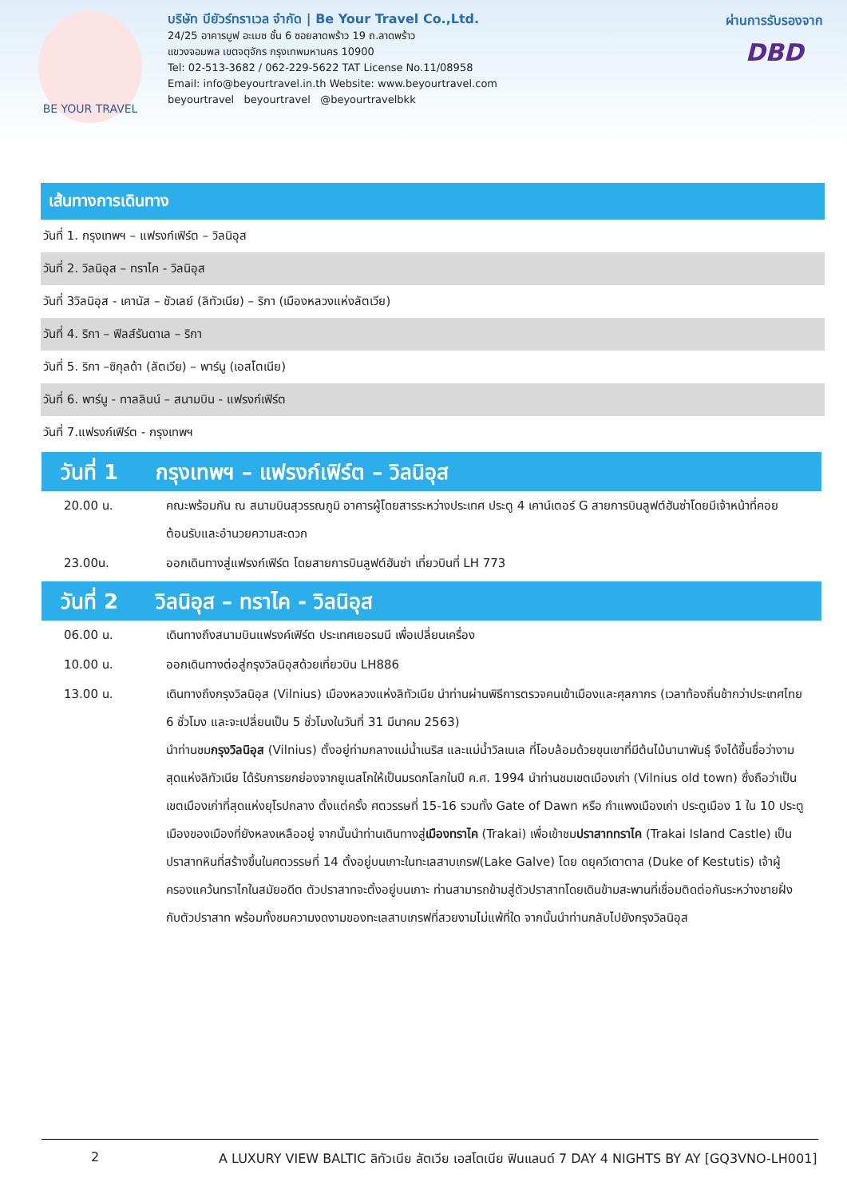BE YOUR TRAVEL
บริษัท บียัวร์ทราเวล จำกัด | Be Your Travel Co.,Ltd.
24/25 อาคารมูฟ อะเมซ ชั้น 6 ซอยลาดพร้าว 19 ถ.ลาดพร้าว
แขวงจอมพล เขตจตุจักร กรุงเทพมหานคร 10900
Tel: 02-513-3682 / 062-229-5622 TAT License No.11/08958
Email: info@beyourtravel.in.th Website: www.beyourtravel.com
beyourtravel beyourtravel @beyourtravelbkk
ผ่านการรับรองจาก
DBD
เส้นทางการเดินทาง
| วันที่ 1. กรุงเทพฯ – แฟรงก์เฟิร์ต – วิลนิอุส |
| วันที่ 2. วิลนิอุส – ทราไค - วิลนิอุส |
| วันที่ 3วิลนิอุส - เคานัส – ชัวเลย์ (ลิทัวเนีย) – ริกา (เมืองหลวงแห่งลัตเวีย) |
| วันที่ 4. ริกา – ฟิลส์รันดาเล – ริกา |
| วันที่ 5. ริกา –ซิกุลด้า (ลัตเวีย) – พาร์นู (เอสโตเนีย) |
| วันที่ 6. พาร์นู - ทาลลินน์ – สนามบิน - แฟรงก์เฟิร์ต |
| วันที่ 7.แฟรงก์เฟิร์ต - กรุงเทพฯ |
วันที่ 1 กรุงเทพฯ – แฟรงก์เฟิร์ต – วิลนิอุส
| 20.00 น. | คณะพร้อมกัน ณ สนามบินสุวรรณภูมิ อาคารผู้โดยสารระหว่างประเทศ ประตู 4 เคาน์เตอร์ G สายการบินลูฟต์ฮันซ่าโดยมีเจ้าหน้าที่คอยต้อนรับและอำนวยความสะดวก |
| 23.00น. | ออกเดินทางสู่แฟรงก์เฟิร์ต โดยสายการบินลูฟต์ฮันซ่า เที่ยวบินที่ LH 773 |
วันที่ 2 วิลนิอุส – ทราไค - วิลนิอุส
| 06.00 น. | เดินทางถึงสนามบินแฟรงค์เฟิร์ต ประเทศเยอรมนี เพื่อเปลี่ยนเครื่อง |
| 10.00 น. | ออกเดินทางต่อสู่กรุงวิลนิอุสด้วยเที่ยวบิน LH886 |
| 13.00 น. | เดินทางถึงกรุงวิลนิอุส (Vilnius) เมืองหลวงแห่งลิทัวเนีย นำท่านผ่านพิธีการตรวจคนเข้าเมืองและศุลกากร (เวลาท้องถิ่นช้ากว่าประเทศไทย 6 ชั่วโมง และจะเปลี่ยนเป็น 5 ชั่วโมงในวันที่ 31 มีนาคม 2563) นำท่านชม กรุงวิลนิอุส (Vilnius) ตั้งอยู่ท่ามกลางแม่น้ำเนริส และแม่น้ำวิลเนเล ที่โอบล้อมด้วยขุนเขาที่มีต้นไม้นานาพันธุ์ จึงได้ขึ้นชื่อว่างามสุดแห่งลิทัวเนีย ได้รับการยกย่องจากยูเนสโกให้เป็นมรดกโลกในปี ค.ศ. 1994 นำท่านชมเขตเมืองเก่า (Vilnius old town) ซึ่งถือว่าเป็นเขตเมืองเก่าที่สุดแห่งยุโรปกลาง ตั้งแต่ครั้ง ศตวรรษที่ 15-16 รวมทั้ง Gate of Dawn หรือ กำแพงเมืองเก่า ประตูเมือง 1 ใน 10 ประตูเมืองของเมืองที่ยังหลงเหลืออยู่ จากนั้นนำท่านเดินทางสู่ เมืองทราไค (Trakai) เพื่อเข้าชม ปราสาททราไค (Trakai Island Castle) เป็นปราสาทหินที่สร้างขึ้นในศตวรรษที่ 14 ตั้งอยู่บนเกาะในทะเลสาบเกรฟ(Lake Galve) โดย ดยุควีเตาตาส (Duke of Kestutis) เจ้าผู้ครองแคว้นทราไกในสมัยอดีต ตัวปราสาทจะตั้งอยู่บนเกาะ ท่านสามารถข้ามสู่ตัวปราสาทโดยเดินข้ามสะพานที่เชื่อมติดต่อกันระหว่างชายฝั่งกับตัวปราสาท พร้อมทั้งชมความงดงามของทะเลสาบเกรฟที่สวยงามไม่แพ้ที่ใด จากนั้นนำท่านกลับไปยังกรุงวิลนิอุส |
2 A LUXURY VIEW BALTIC ลิทัวเนีย ลัตเวีย เอสโตเนีย ฟินแลนด์ 7 DAY 4 NIGHTS BY AY [GQ3VNO-LH001]